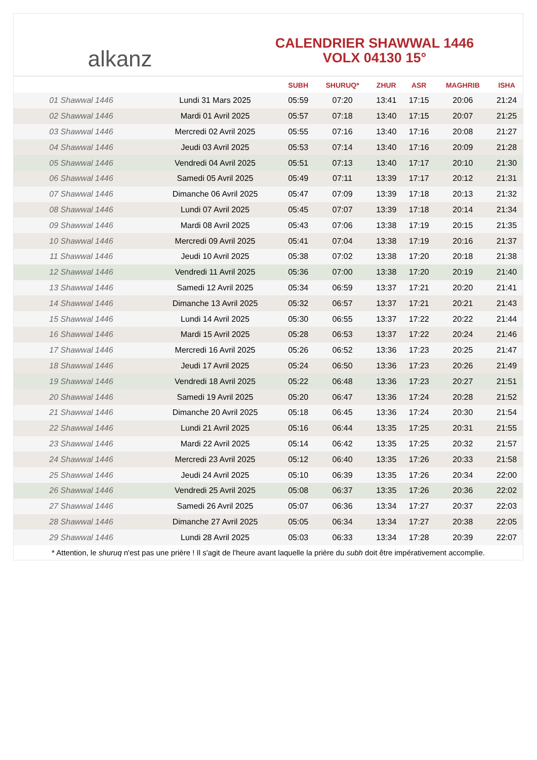alkanz
CALENDRIER SHAWWAL 1446
VOLX 04130 15°
| | | SUBH | SHURUQ* | ZHUR | ASR | MAGHRIB | ISHA |
| --- | --- | --- | --- | --- | --- | --- | --- |
| 01 Shawwal 1446 | Lundi 31 Mars 2025 | 05:59 | 07:20 | 13:41 | 17:15 | 20:06 | 21:24 |
| 02 Shawwal 1446 | Mardi 01 Avril 2025 | 05:57 | 07:18 | 13:40 | 17:15 | 20:07 | 21:25 |
| 03 Shawwal 1446 | Mercredi 02 Avril 2025 | 05:55 | 07:16 | 13:40 | 17:16 | 20:08 | 21:27 |
| 04 Shawwal 1446 | Jeudi 03 Avril 2025 | 05:53 | 07:14 | 13:40 | 17:16 | 20:09 | 21:28 |
| 05 Shawwal 1446 | Vendredi 04 Avril 2025 | 05:51 | 07:13 | 13:40 | 17:17 | 20:10 | 21:30 |
| 06 Shawwal 1446 | Samedi 05 Avril 2025 | 05:49 | 07:11 | 13:39 | 17:17 | 20:12 | 21:31 |
| 07 Shawwal 1446 | Dimanche 06 Avril 2025 | 05:47 | 07:09 | 13:39 | 17:18 | 20:13 | 21:32 |
| 08 Shawwal 1446 | Lundi 07 Avril 2025 | 05:45 | 07:07 | 13:39 | 17:18 | 20:14 | 21:34 |
| 09 Shawwal 1446 | Mardi 08 Avril 2025 | 05:43 | 07:06 | 13:38 | 17:19 | 20:15 | 21:35 |
| 10 Shawwal 1446 | Mercredi 09 Avril 2025 | 05:41 | 07:04 | 13:38 | 17:19 | 20:16 | 21:37 |
| 11 Shawwal 1446 | Jeudi 10 Avril 2025 | 05:38 | 07:02 | 13:38 | 17:20 | 20:18 | 21:38 |
| 12 Shawwal 1446 | Vendredi 11 Avril 2025 | 05:36 | 07:00 | 13:38 | 17:20 | 20:19 | 21:40 |
| 13 Shawwal 1446 | Samedi 12 Avril 2025 | 05:34 | 06:59 | 13:37 | 17:21 | 20:20 | 21:41 |
| 14 Shawwal 1446 | Dimanche 13 Avril 2025 | 05:32 | 06:57 | 13:37 | 17:21 | 20:21 | 21:43 |
| 15 Shawwal 1446 | Lundi 14 Avril 2025 | 05:30 | 06:55 | 13:37 | 17:22 | 20:22 | 21:44 |
| 16 Shawwal 1446 | Mardi 15 Avril 2025 | 05:28 | 06:53 | 13:37 | 17:22 | 20:24 | 21:46 |
| 17 Shawwal 1446 | Mercredi 16 Avril 2025 | 05:26 | 06:52 | 13:36 | 17:23 | 20:25 | 21:47 |
| 18 Shawwal 1446 | Jeudi 17 Avril 2025 | 05:24 | 06:50 | 13:36 | 17:23 | 20:26 | 21:49 |
| 19 Shawwal 1446 | Vendredi 18 Avril 2025 | 05:22 | 06:48 | 13:36 | 17:23 | 20:27 | 21:51 |
| 20 Shawwal 1446 | Samedi 19 Avril 2025 | 05:20 | 06:47 | 13:36 | 17:24 | 20:28 | 21:52 |
| 21 Shawwal 1446 | Dimanche 20 Avril 2025 | 05:18 | 06:45 | 13:36 | 17:24 | 20:30 | 21:54 |
| 22 Shawwal 1446 | Lundi 21 Avril 2025 | 05:16 | 06:44 | 13:35 | 17:25 | 20:31 | 21:55 |
| 23 Shawwal 1446 | Mardi 22 Avril 2025 | 05:14 | 06:42 | 13:35 | 17:25 | 20:32 | 21:57 |
| 24 Shawwal 1446 | Mercredi 23 Avril 2025 | 05:12 | 06:40 | 13:35 | 17:26 | 20:33 | 21:58 |
| 25 Shawwal 1446 | Jeudi 24 Avril 2025 | 05:10 | 06:39 | 13:35 | 17:26 | 20:34 | 22:00 |
| 26 Shawwal 1446 | Vendredi 25 Avril 2025 | 05:08 | 06:37 | 13:35 | 17:26 | 20:36 | 22:02 |
| 27 Shawwal 1446 | Samedi 26 Avril 2025 | 05:07 | 06:36 | 13:34 | 17:27 | 20:37 | 22:03 |
| 28 Shawwal 1446 | Dimanche 27 Avril 2025 | 05:05 | 06:34 | 13:34 | 17:27 | 20:38 | 22:05 |
| 29 Shawwal 1446 | Lundi 28 Avril 2025 | 05:03 | 06:33 | 13:34 | 17:28 | 20:39 | 22:07 |
* Attention, le shuruq n'est pas une prière ! Il s'agit de l'heure avant laquelle la prière du subh doit être impérativement accomplie.